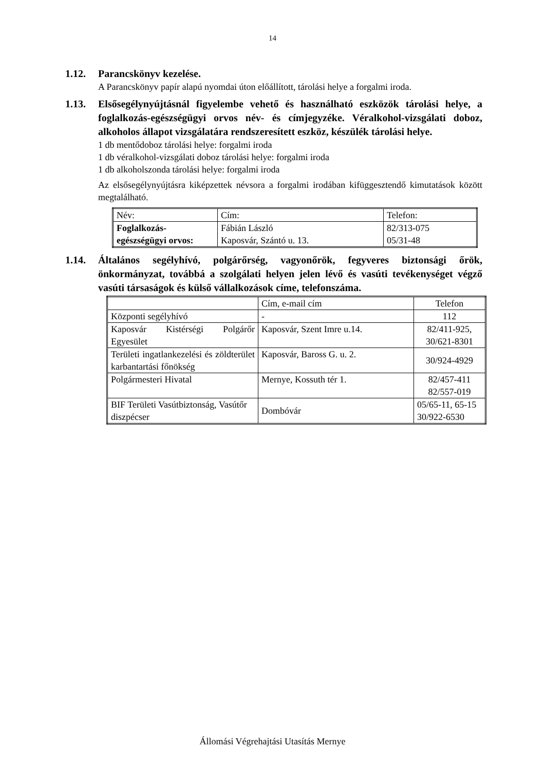14
1.12. Parancskönyv kezelése.
A Parancskönyv papír alapú nyomdai úton előállított, tárolási helye a forgalmi iroda.
1.13. Elsősegélynyújtásnál figyelembe vehető és használható eszközök tárolási helye, a foglalkozás-egészségügyi orvos név- és címjegyzéke. Véralkohol-vizsgálati doboz, alkoholos állapot vizsgálatára rendszeresített eszköz, készülék tárolási helye.
1 db mentődoboz tárolási helye: forgalmi iroda
1 db véralkohol-vizsgálati doboz tárolási helye: forgalmi iroda
1 db alkoholszonda tárolási helye: forgalmi iroda
Az elsősegélynyújtásra kiképzettek névsora a forgalmi irodában kifüggesztendő kimutatások között megtalálható.
| Név: | Cím: | Telefon: |
| Foglalkozás- egészségügyi orvos: | Fábián László Kaposvár, Szántó u. 13. | 82/313-075 05/31-48 |
1.14. Általános segélyhívó, polgárőrség, vagyonőrök, fegyveres biztonsági őrök, önkormányzat, továbbá a szolgálati helyen jelen lévő és vasúti tevékenységet végző vasúti társaságok és külső vállalkozások címe, telefonszáma.
| | Cím, e-mail cím | Telefon |
| Központi segélyhívó | - | 112 |
| Kaposvár Kistérségi Polgárőr Egyesület | Kaposvár, Szent Imre u.14. | 82/411-925, 30/621-8301 |
| Területi ingatlankezelési és zöldterület karbantartási főnökség | Kaposvár, Baross G. u. 2. | 30/924-4929 |
| Polgármesteri Hivatal | Mernye, Kossuth tér 1. | 82/457-411 82/557-019 |
| BIF Területi Vasútbiztonság, Vasútőr diszpécser | Dombóvár | 05/65-11, 65-15 30/922-6530 |
Állomási Végrehajtási Utasítás Mernye